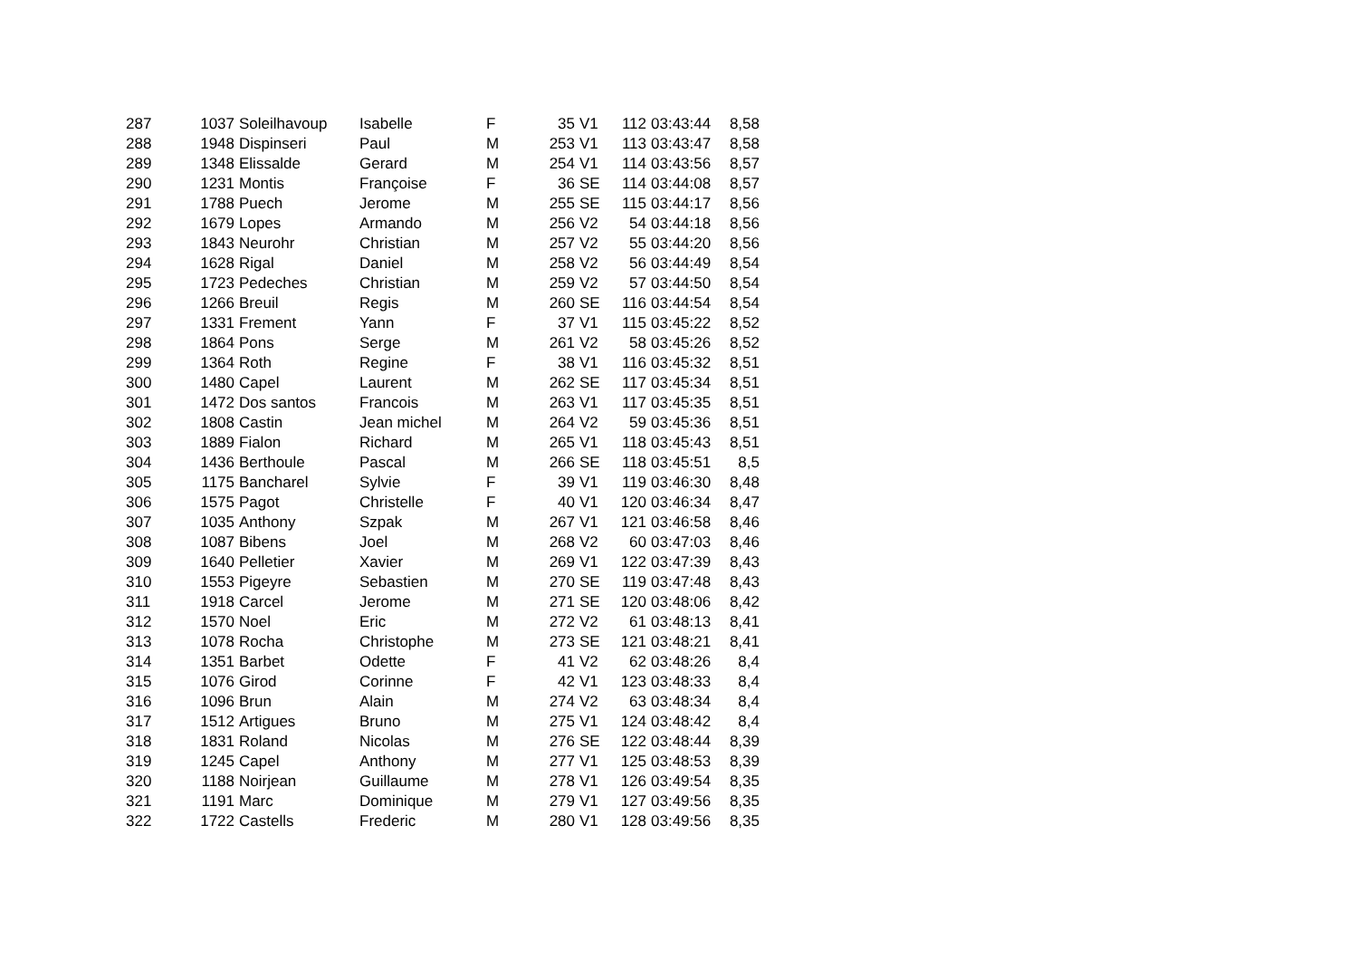| 287 | 1037 | Soleilhavoup | Isabelle | F | 35 | V1 | 112 | 03:43:44 | 8,58 |
| 288 | 1948 | Dispinseri | Paul | M | 253 | V1 | 113 | 03:43:47 | 8,58 |
| 289 | 1348 | Elissalde | Gerard | M | 254 | V1 | 114 | 03:43:56 | 8,57 |
| 290 | 1231 | Montis | Françoise | F | 36 | SE | 114 | 03:44:08 | 8,57 |
| 291 | 1788 | Puech | Jerome | M | 255 | SE | 115 | 03:44:17 | 8,56 |
| 292 | 1679 | Lopes | Armando | M | 256 | V2 | 54 | 03:44:18 | 8,56 |
| 293 | 1843 | Neurohr | Christian | M | 257 | V2 | 55 | 03:44:20 | 8,56 |
| 294 | 1628 | Rigal | Daniel | M | 258 | V2 | 56 | 03:44:49 | 8,54 |
| 295 | 1723 | Pedeches | Christian | M | 259 | V2 | 57 | 03:44:50 | 8,54 |
| 296 | 1266 | Breuil | Regis | M | 260 | SE | 116 | 03:44:54 | 8,54 |
| 297 | 1331 | Frement | Yann | F | 37 | V1 | 115 | 03:45:22 | 8,52 |
| 298 | 1864 | Pons | Serge | M | 261 | V2 | 58 | 03:45:26 | 8,52 |
| 299 | 1364 | Roth | Regine | F | 38 | V1 | 116 | 03:45:32 | 8,51 |
| 300 | 1480 | Capel | Laurent | M | 262 | SE | 117 | 03:45:34 | 8,51 |
| 301 | 1472 | Dos santos | Francois | M | 263 | V1 | 117 | 03:45:35 | 8,51 |
| 302 | 1808 | Castin | Jean michel | M | 264 | V2 | 59 | 03:45:36 | 8,51 |
| 303 | 1889 | Fialon | Richard | M | 265 | V1 | 118 | 03:45:43 | 8,51 |
| 304 | 1436 | Berthoule | Pascal | M | 266 | SE | 118 | 03:45:51 | 8,5 |
| 305 | 1175 | Bancharel | Sylvie | F | 39 | V1 | 119 | 03:46:30 | 8,48 |
| 306 | 1575 | Pagot | Christelle | F | 40 | V1 | 120 | 03:46:34 | 8,47 |
| 307 | 1035 | Anthony | Szpak | M | 267 | V1 | 121 | 03:46:58 | 8,46 |
| 308 | 1087 | Bibens | Joel | M | 268 | V2 | 60 | 03:47:03 | 8,46 |
| 309 | 1640 | Pelletier | Xavier | M | 269 | V1 | 122 | 03:47:39 | 8,43 |
| 310 | 1553 | Pigeyre | Sebastien | M | 270 | SE | 119 | 03:47:48 | 8,43 |
| 311 | 1918 | Carcel | Jerome | M | 271 | SE | 120 | 03:48:06 | 8,42 |
| 312 | 1570 | Noel | Eric | M | 272 | V2 | 61 | 03:48:13 | 8,41 |
| 313 | 1078 | Rocha | Christophe | M | 273 | SE | 121 | 03:48:21 | 8,41 |
| 314 | 1351 | Barbet | Odette | F | 41 | V2 | 62 | 03:48:26 | 8,4 |
| 315 | 1076 | Girod | Corinne | F | 42 | V1 | 123 | 03:48:33 | 8,4 |
| 316 | 1096 | Brun | Alain | M | 274 | V2 | 63 | 03:48:34 | 8,4 |
| 317 | 1512 | Artigues | Bruno | M | 275 | V1 | 124 | 03:48:42 | 8,4 |
| 318 | 1831 | Roland | Nicolas | M | 276 | SE | 122 | 03:48:44 | 8,39 |
| 319 | 1245 | Capel | Anthony | M | 277 | V1 | 125 | 03:48:53 | 8,39 |
| 320 | 1188 | Noirjean | Guillaume | M | 278 | V1 | 126 | 03:49:54 | 8,35 |
| 321 | 1191 | Marc | Dominique | M | 279 | V1 | 127 | 03:49:56 | 8,35 |
| 322 | 1722 | Castells | Frederic | M | 280 | V1 | 128 | 03:49:56 | 8,35 |